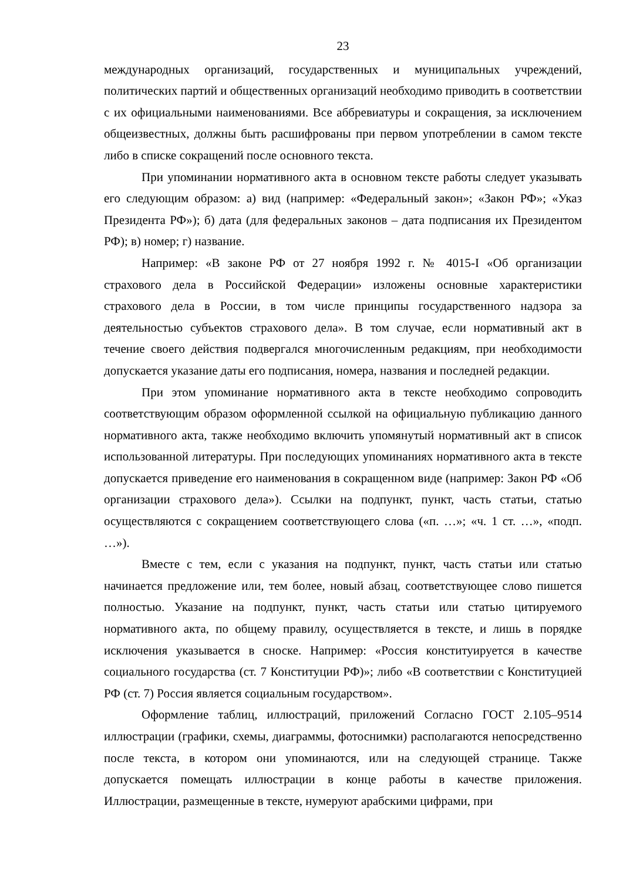23
международных организаций, государственных и муниципальных учреждений, политических партий и общественных организаций необходимо приводить в соответствии с их официальными наименованиями. Все аббревиатуры и сокращения, за исключением общеизвестных, должны быть расшифрованы при первом употреблении в самом тексте либо в списке сокращений после основного текста.
При упоминании нормативного акта в основном тексте работы следует указывать его следующим образом: а) вид (например: «Федеральный закон»; «Закон РФ»; «Указ Президента РФ»); б) дата (для федеральных законов – дата подписания их Президентом РФ); в) номер; г) название.
Например: «В законе РФ от 27 ноября 1992 г. № 4015-I «Об организации страхового дела в Российской Федерации» изложены основные характеристики страхового дела в России, в том числе принципы государственного надзора за деятельностью субъектов страхового дела». В том случае, если нормативный акт в течение своего действия подвергался многочисленным редакциям, при необходимости допускается указание даты его подписания, номера, названия и последней редакции.
При этом упоминание нормативного акта в тексте необходимо сопроводить соответствующим образом оформленной ссылкой на официальную публикацию данного нормативного акта, также необходимо включить упомянутый нормативный акт в список использованной литературы. При последующих упоминаниях нормативного акта в тексте допускается приведение его наименования в сокращенном виде (например: Закон РФ «Об организации страхового дела»). Ссылки на подпункт, пункт, часть статьи, статью осуществляются с сокращением соответствующего слова («п. …»; «ч. 1 ст. …», «подп. …»).
Вместе с тем, если с указания на подпункт, пункт, часть статьи или статью начинается предложение или, тем более, новый абзац, соответствующее слово пишется полностью. Указание на подпункт, пункт, часть статьи или статью цитируемого нормативного акта, по общему правилу, осуществляется в тексте, и лишь в порядке исключения указывается в сноске. Например: «Россия конституируется в качестве социального государства (ст. 7 Конституции РФ)»; либо «В соответствии с Конституцией РФ (ст. 7) Россия является социальным государством».
Оформление таблиц, иллюстраций, приложений Согласно ГОСТ 2.105–9514 иллюстрации (графики, схемы, диаграммы, фотоснимки) располагаются непосредственно после текста, в котором они упоминаются, или на следующей странице. Также допускается помещать иллюстрации в конце работы в качестве приложения. Иллюстрации, размещенные в тексте, нумеруют арабскими цифрами, при